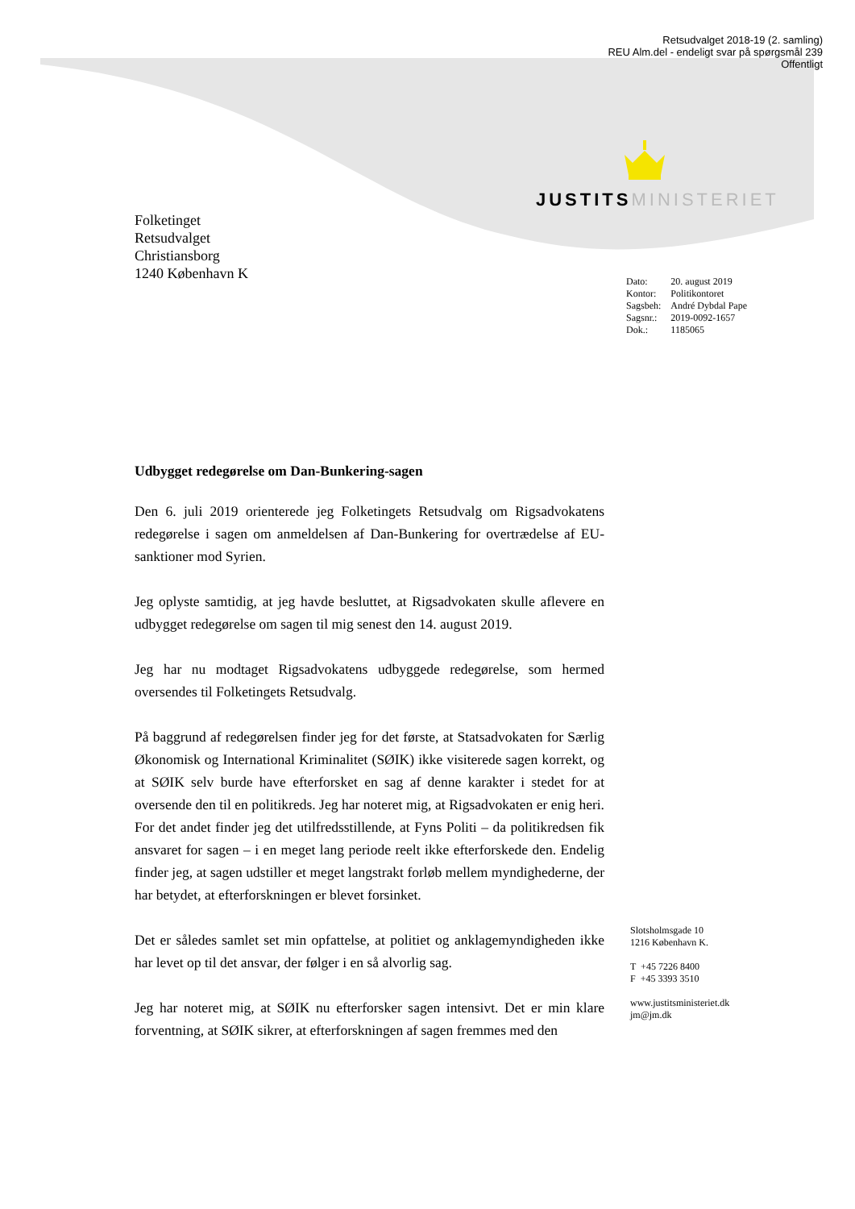Retsudvalget 2018-19 (2. samling)
REU Alm.del - endeligt svar på spørgsmål 239
Offentligt
JUSTITS MINISTERIET
Folketinget
Retsudvalget
Christiansborg
1240 København K
| Dato: | 20. august 2019 |
| Kontor: | Politikontoret |
| Sagsbeh: | André Dybdal Pape |
| Sagsnr.: | 2019-0092-1657 |
| Dok.: | 1185065 |
Udbygget redegørelse om Dan-Bunkering-sagen
Den 6. juli 2019 orienterede jeg Folketingets Retsudvalg om Rigsadvokatens redegørelse i sagen om anmeldelsen af Dan-Bunkering for overtrædelse af EU-sanktioner mod Syrien.
Jeg oplyste samtidig, at jeg havde besluttet, at Rigsadvokaten skulle aflevere en udbygget redegørelse om sagen til mig senest den 14. august 2019.
Jeg har nu modtaget Rigsadvokatens udbyggede redegørelse, som hermed oversendes til Folketingets Retsudvalg.
På baggrund af redegørelsen finder jeg for det første, at Statsadvokaten for Særlig Økonomisk og International Kriminalitet (SØIK) ikke visiterede sagen korrekt, og at SØIK selv burde have efterforsket en sag af denne karakter i stedet for at oversende den til en politikreds. Jeg har noteret mig, at Rigsadvokaten er enig heri. For det andet finder jeg det utilfredsstillende, at Fyns Politi – da politikredsen fik ansvaret for sagen – i en meget lang periode reelt ikke efterforskede den. Endelig finder jeg, at sagen udstiller et meget langstrakt forløb mellem myndighederne, der har betydet, at efterforskningen er blevet forsinket.
Det er således samlet set min opfattelse, at politiet og anklagemyndigheden ikke har levet op til det ansvar, der følger i en så alvorlig sag.
Jeg har noteret mig, at SØIK nu efterforsker sagen intensivt. Det er min klare forventning, at SØIK sikrer, at efterforskningen af sagen fremmes med den
Slotsholmsgade 10
1216 København K.
T +45 7226 8400
F +45 3393 3510
www.justitsministeriet.dk
jm@jm.dk